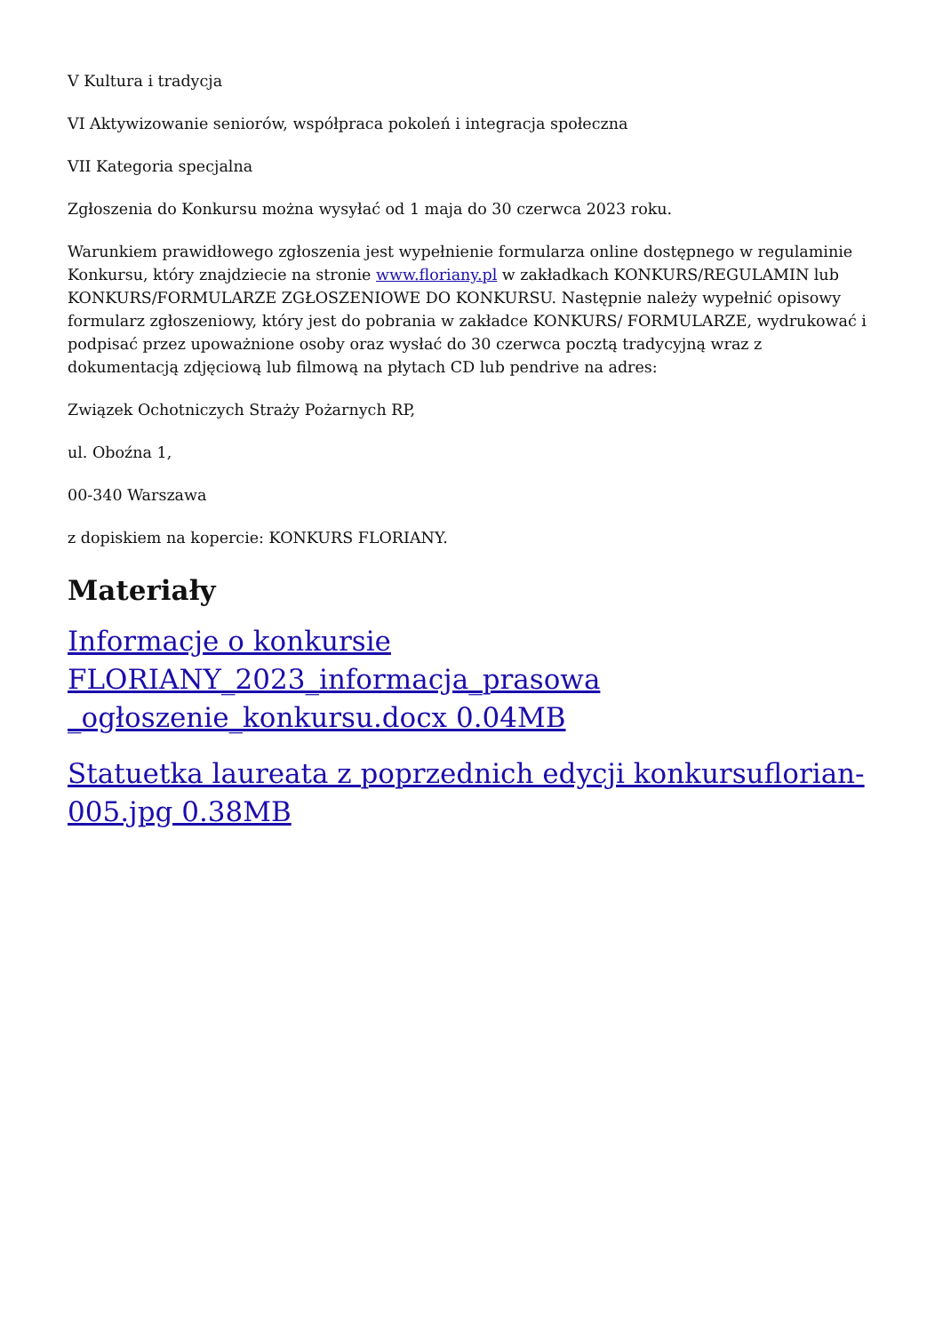V Kultura i tradycja
VI Aktywizowanie seniorów, współpraca pokoleń i integracja społeczna
VII Kategoria specjalna
Zgłoszenia do Konkursu można wysyłać od 1 maja do 30 czerwca 2023 roku.
Warunkiem prawidłowego zgłoszenia jest wypełnienie formularza online dostępnego w regulaminie Konkursu, który znajdziecie na stronie www.floriany.pl w zakładkach KONKURS/REGULAMIN lub KONKURS/FORMULARZE ZGŁOSZENIOWE DO KONKURSU. Następnie należy wypełnić opisowy formularz zgłoszeniowy, który jest do pobrania w zakładce KONKURS/ FORMULARZE, wydrukować i podpisać przez upoważnione osoby oraz wysłać do 30 czerwca pocztą tradycyjną wraz z dokumentacją zdjęciową lub filmową na płytach CD lub pendrive na adres:
Związek Ochotniczych Straży Pożarnych RP,
ul. Oboźna 1,
00-340 Warszawa
z dopiskiem na kopercie: KONKURS FLORIANY.
Materiały
Informacje o konkursie FLORIANY_2023_informacja_prasowa _ogłoszenie_konkursu.docx 0.04MB
Statuetka laureata z poprzednich edycji konkursuflorian-005.jpg 0.38MB